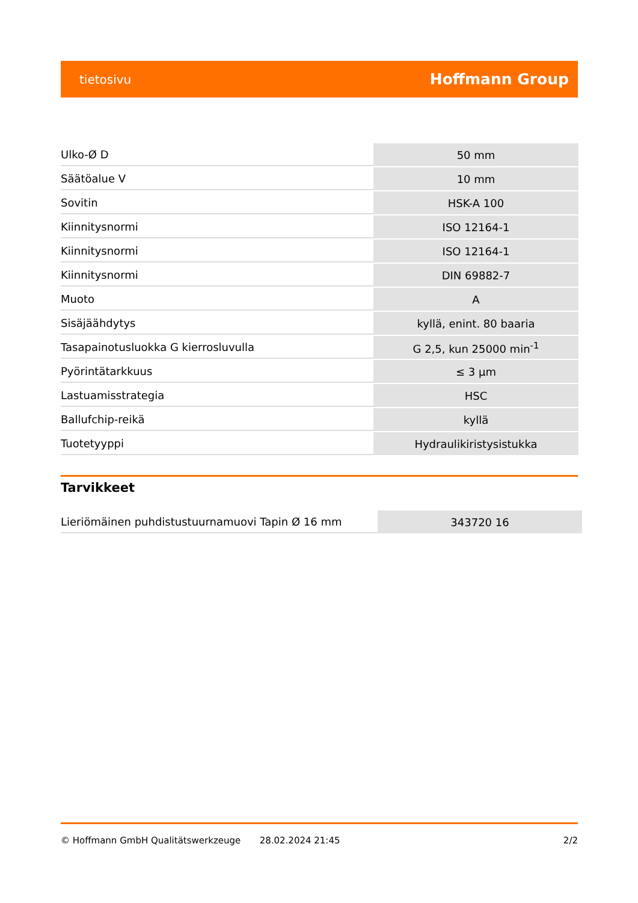tietosivu Hoffmann Group
| Ulko-Ø D | 50 mm |
| Säätöalue V | 10 mm |
| Sovitin | HSK-A 100 |
| Kiinnitysnormi | ISO 12164-1 |
| Kiinnitysnormi | ISO 12164-1 |
| Kiinnitysnormi | DIN 69882-7 |
| Muoto | A |
| Sisäjäähdytys | kyllä, enint. 80 baaria |
| Tasapainotusluokka G kierrosluvulla | G 2,5, kun 25000 min<sup>-1</sup> |
| Pyörintätarkkuus | ≤ 3 µm |
| Lastuamisstrategia | HSC |
| Ballufchip-reikä | kyllä |
| Tuotetyyppi | Hydraulikiristysistukka |
Tarvikkeet
| Lieriömäinen puhdistustuurnamuovi Tapin Ø 16 mm | 343720 16 |
© Hoffmann GmbH Qualitätswerkzeuge 28.02.2024 21:45 2/2